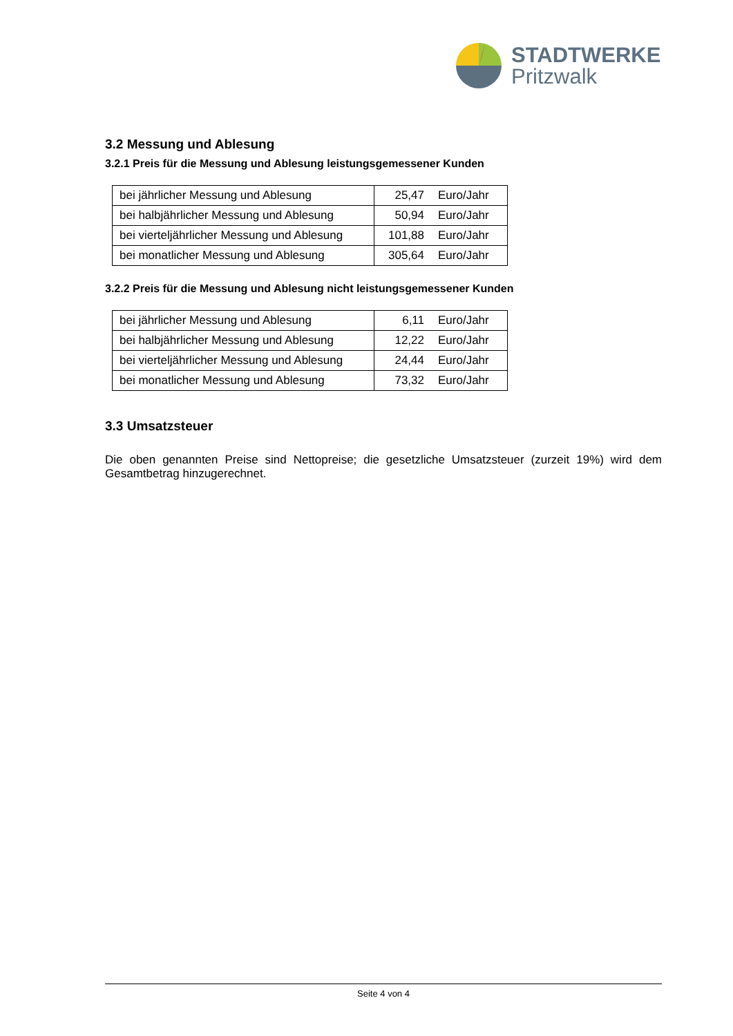STADTWERKE
Pritzwalk
3.2 Messung und Ablesung
3.2.1 Preis für die Messung und Ablesung leistungsgemessener Kunden
| bei jährlicher Messung und Ablesung | 25,47 | Euro/Jahr |
| bei halbjährlicher Messung und Ablesung | 50,94 | Euro/Jahr |
| bei vierteljährlicher Messung und Ablesung | 101,88 | Euro/Jahr |
| bei monatlicher Messung und Ablesung | 305,64 | Euro/Jahr |
3.2.2 Preis für die Messung und Ablesung nicht leistungsgemessener Kunden
| bei jährlicher Messung und Ablesung | 6,11 | Euro/Jahr |
| bei halbjährlicher Messung und Ablesung | 12,22 | Euro/Jahr |
| bei vierteljährlicher Messung und Ablesung | 24,44 | Euro/Jahr |
| bei monatlicher Messung und Ablesung | 73,32 | Euro/Jahr |
3.3 Umsatzsteuer
Die oben genannten Preise sind Nettopreise; die gesetzliche Umsatzsteuer (zurzeit 19%) wird dem Gesamtbetrag hinzugerechnet.
Seite 4 von 4